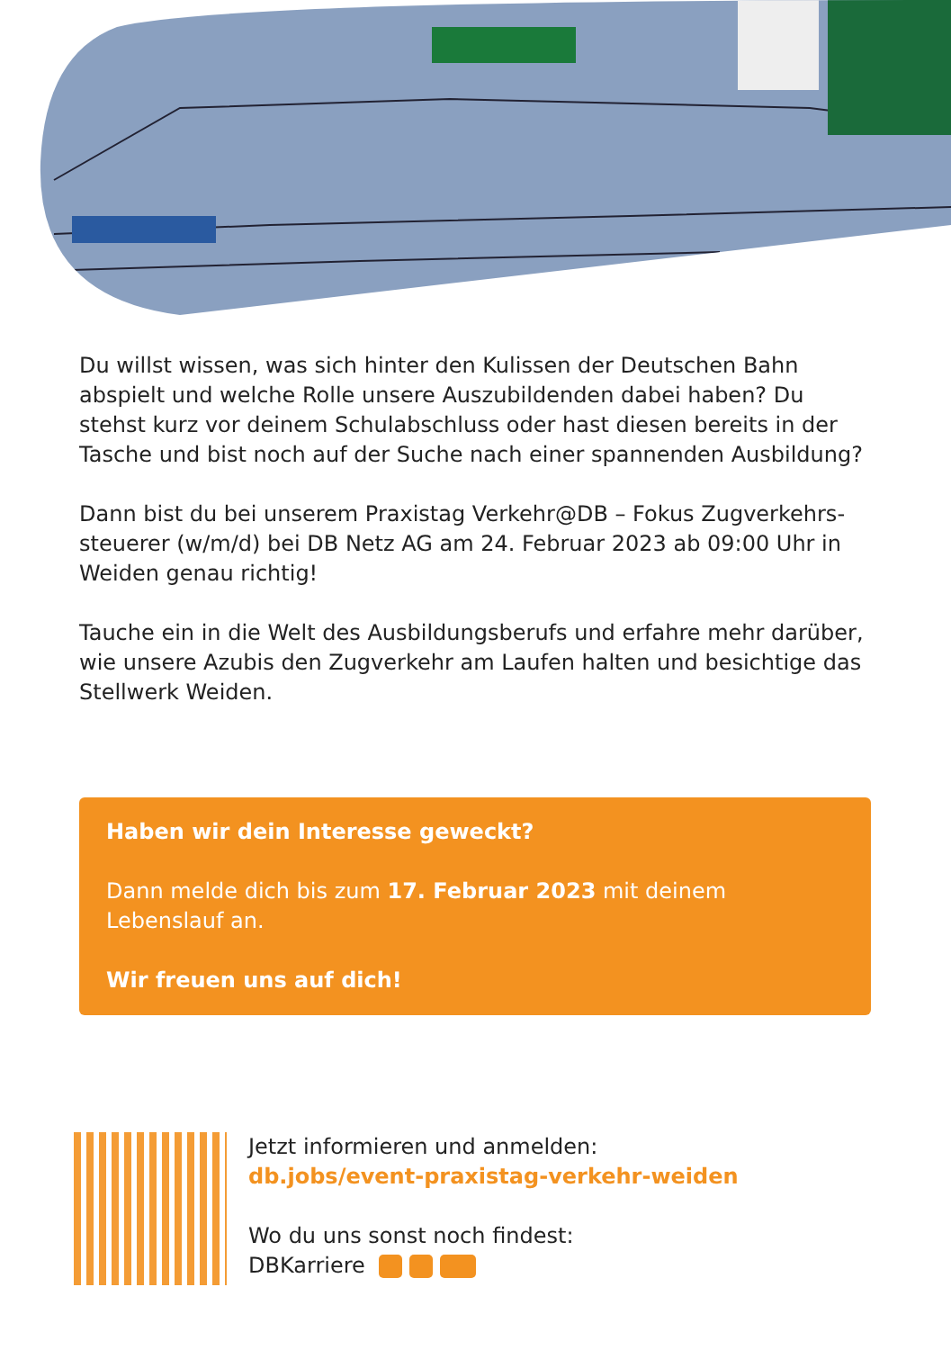Du willst wissen, was sich hinter den Kulissen der Deutschen Bahn abspielt und welche Rolle unsere Auszubildenden dabei haben? Du stehst kurz vor deinem Schulabschluss oder hast diesen bereits in der Tasche und bist noch auf der Suche nach einer spannenden Ausbildung?
Dann bist du bei unserem Praxistag Verkehr@DB – Fokus Zugverkehrs­steuerer (w/m/d) bei DB Netz AG am 24. Februar 2023 ab 09:00 Uhr in Weiden genau richtig!
Tauche ein in die Welt des Ausbildungsberufs und erfahre mehr darüber, wie unsere Azubis den Zugverkehr am Laufen halten und besichtige das Stellwerk Weiden.
Haben wir dein Interesse geweckt?
Dann melde dich bis zum 17. Februar 2023 mit deinem Lebenslauf an.
Wir freuen uns auf dich!
Jetzt informieren und anmelden:
db.jobs/event-praxistag-verkehr-weiden
Wo du uns sonst noch findest:
DBKarriere